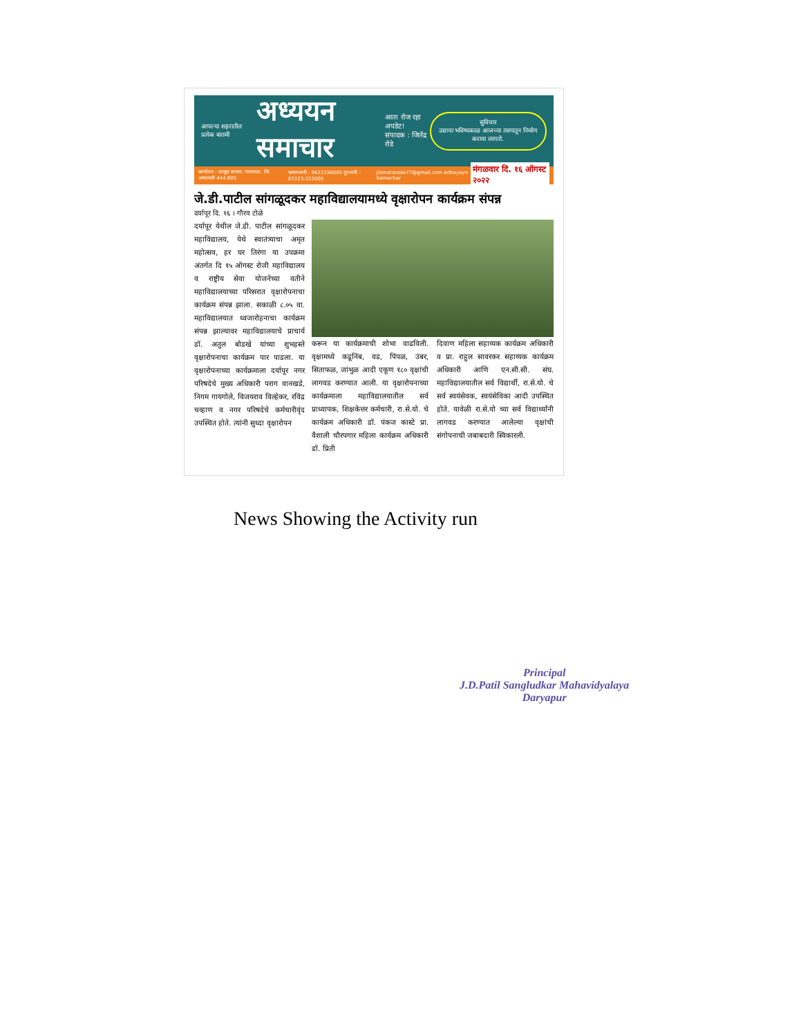आपल्या शहरातील प्रत्येक बातमी अध्ययन समाचार आता रोज रहा अपडेट!
संपादक : जितेंद्र रोडे सुविचार
उद्याचा भविष्यकाळ आजच्या त्यागातून निर्माण करावा लागतो.
कार्यालय : लाकूड बाजार, परतवाडा, जि. अमरावती 444 805 भ्रमणध्वनी : 9422158005 दूरध्वनी : 07223-222005 jitendrarode77@gmail.com Adhayayn Samachar मंगळवार दि. १६ ऑगस्ट २०२२
जे.डी.पाटील सांगळूदकर महाविद्यालयामध्ये वृक्षारोपन कार्यक्रम संपन्न
दर्यापूर दि. १६ । गौरव टोळे
दर्यापूर येथील जे.डी. पाटील सांगळूदकर महाविद्यालय, येथे स्वातंत्र्याचा अमृत महोत्सव, हर घर तिरंगा या उपक्रमा अंतर्गत दि १५ ऑगस्ट रोजी महाविद्यालय व राष्ट्रीय सेवा योजनेच्या वतीने महाविद्यालयाच्या परिसरात वृक्षारोपनाचा कार्यक्रम संपन्न झाला. सकाळी ८.०५ वा. महाविद्यालयात ध्वजारोहनाचा कार्यक्रम संपन्न झाल्यावर महाविद्यालयाचे प्राचार्य डॉ. अतुल बोडखे यांच्या शुभहस्ते वृक्षारोपनाचा कार्यक्रम पार पाडला. या वृक्षारोपनाच्या कार्यक्रमाला दर्यापूर नगर परिषदेचे मुख्य अधिकारी पराग वानखडे, निगम गायगोले, विजयराव विल्हेकर, रविंद्र चव्हाण व नगर परिषदेचे कर्मचारीवृंद उपस्थित होते. त्यांनी सुध्दा वृक्षारोपन
करून या कार्यक्रमाची शोभा वाढविली. वृक्षामध्ये कडूनिंब, वड, पिंपळ, उंबर, सिताफळ, जांभुळ आदी एकूण १८० वृक्षांची लागवड करण्यात आली. या वृक्षारोपनाच्या कार्यक्रमाला महाविद्यालयातील सर्व प्राध्यापक, शिक्षकेत्तर कर्मचारी, रा.से.यो. चे कार्यक्रम अधिकारी डॉ. पंकज कास्टे प्रा. वैशाली चौरपगार महिला कार्यक्रम अधिकारी डॉ. प्रिती
दिवाण महिला सहाय्यक कार्यक्रम अधिकारी व प्रा. राहुल सावरकर सहाय्यक कार्यक्रम अधिकारी आणि एन.सी.सी. संघ. महाविद्यालयातील सर्व विद्यार्थी, रा.से.यो. चे सर्व स्वयंसेवक, स्वयंसेविका आदी उपस्थित होते. यावेळी रा.से.यो च्या सर्व विद्यार्थ्यांनी लागवड करण्यात आलेल्या वृक्षांची संगोपनाची जबाबदारी स्विकारली.
News Showing the Activity run
Principal
J.D.Patil Sangludkar Mahavidyalaya
Daryapur